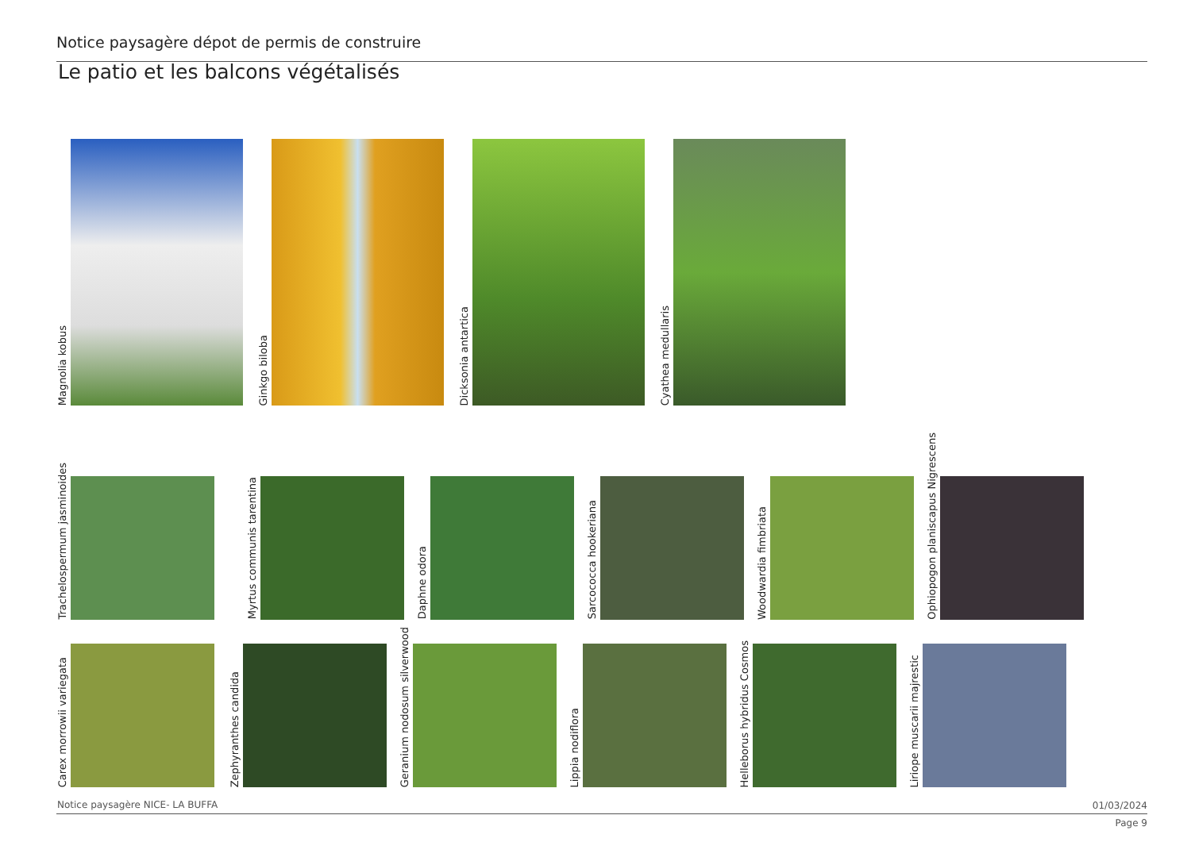Notice paysagère dépot de permis de construire
Le patio et les balcons végétalisés
Magnolia kobus
Ginkgo biloba
Dicksonia antartica
Cyathea medullaris
Trachelospermum jasminoides
Myrtus communis tarentina
Daphne odora
Sarcococca hookeriana
Woodwardia fimbriata
Ophiopogon planiscapus Nigrescens
Carex morrowii variegata
Zephyranthes candida
Geranium nodosum silverwood
Lippia nodiflora
Helleborus hybridus Cosmos
Liriope muscarii majrestic
Notice paysagère NICE- LA BUFFA
01/03/2024
Page 9